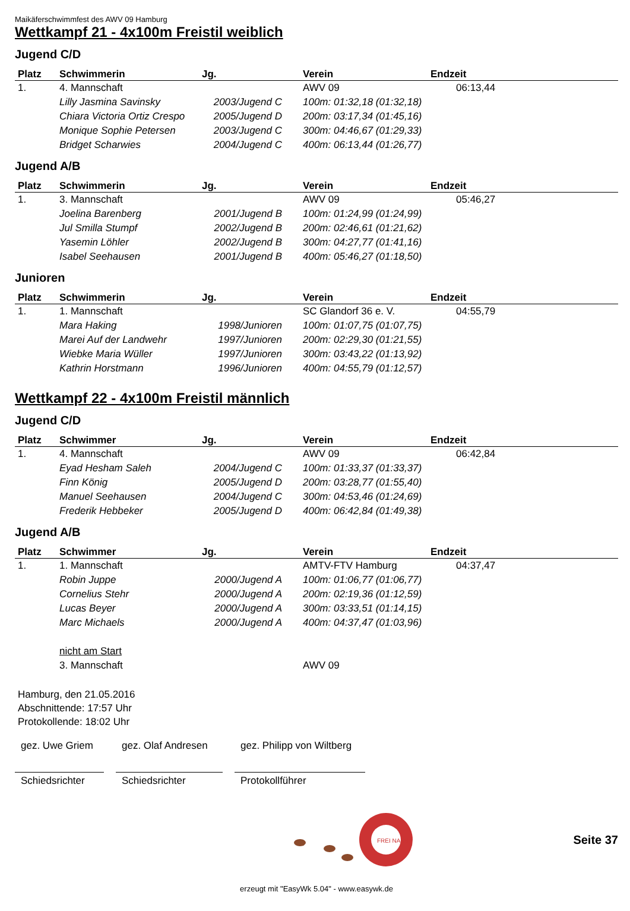Maikäferschwimmfest des AWV 09 Hamburg
Wettkampf 21 - 4x100m Freistil weiblich
Jugend C/D
| Platz | Schwimmerin | Jg. | Verein | Endzeit |
| --- | --- | --- | --- | --- |
| 1. | 4. Mannschaft | | AWV 09 | 06:13,44 |
| | Lilly Jasmina Savinsky | 2003/Jugend C | 100m: 01:32,18 (01:32,18) | |
| | Chiara Victoria Ortiz Crespo | 2005/Jugend D | 200m: 03:17,34 (01:45,16) | |
| | Monique Sophie Petersen | 2003/Jugend C | 300m: 04:46,67 (01:29,33) | |
| | Bridget Scharwies | 2004/Jugend C | 400m: 06:13,44 (01:26,77) | |
Jugend A/B
| Platz | Schwimmerin | Jg. | Verein | Endzeit |
| --- | --- | --- | --- | --- |
| 1. | 3. Mannschaft | | AWV 09 | 05:46,27 |
| | Joelina Barenberg | 2001/Jugend B | 100m: 01:24,99 (01:24,99) | |
| | Jul Smilla Stumpf | 2002/Jugend B | 200m: 02:46,61 (01:21,62) | |
| | Yasemin Löhler | 2002/Jugend B | 300m: 04:27,77 (01:41,16) | |
| | Isabel Seehausen | 2001/Jugend B | 400m: 05:46,27 (01:18,50) | |
Junioren
| Platz | Schwimmerin | Jg. | Verein | Endzeit |
| --- | --- | --- | --- | --- |
| 1. | 1. Mannschaft | | SC Glandorf 36 e. V. | 04:55,79 |
| | Mara Haking | 1998/Junioren | 100m: 01:07,75 (01:07,75) | |
| | Marei Auf der Landwehr | 1997/Junioren | 200m: 02:29,30 (01:21,55) | |
| | Wiebke Maria Wüller | 1997/Junioren | 300m: 03:43,22 (01:13,92) | |
| | Kathrin Horstmann | 1996/Junioren | 400m: 04:55,79 (01:12,57) | |
Wettkampf 22 - 4x100m Freistil männlich
Jugend C/D
| Platz | Schwimmer | Jg. | Verein | Endzeit |
| --- | --- | --- | --- | --- |
| 1. | 4. Mannschaft | | AWV 09 | 06:42,84 |
| | Eyad Hesham Saleh | 2004/Jugend C | 100m: 01:33,37 (01:33,37) | |
| | Finn König | 2005/Jugend D | 200m: 03:28,77 (01:55,40) | |
| | Manuel Seehausen | 2004/Jugend C | 300m: 04:53,46 (01:24,69) | |
| | Frederik Hebbeker | 2005/Jugend D | 400m: 06:42,84 (01:49,38) | |
Jugend A/B
| Platz | Schwimmer | Jg. | Verein | Endzeit |
| --- | --- | --- | --- | --- |
| 1. | 1. Mannschaft | | AMTV-FTV Hamburg | 04:37,47 |
| | Robin Juppe | 2000/Jugend A | 100m: 01:06,77 (01:06,77) | |
| | Cornelius Stehr | 2000/Jugend A | 200m: 02:19,36 (01:12,59) | |
| | Lucas Beyer | 2000/Jugend A | 300m: 03:33,51 (01:14,15) | |
| | Marc Michaels | 2000/Jugend A | 400m: 04:37,47 (01:03,96) | |
| | nicht am Start | | | |
| | 3. Mannschaft | | AWV 09 | |
Hamburg, den 21.05.2016
Abschnittende: 17:57 Uhr
Protokollende: 18:02 Uhr
gez. Uwe Griem
gez. Olaf Andresen
gez. Philipp von Wiltberg
Schiedsrichter
Schiedsrichter Protokollführer
FREI NASS
Seite 37
erzeugt mit "EasyWk 5.04" - www.easywk.de